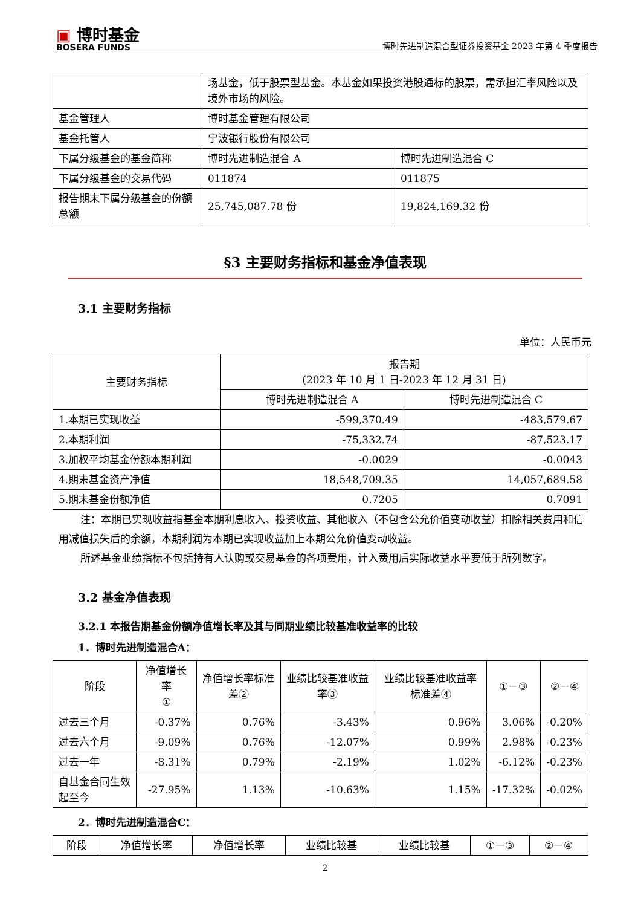▣ 博时基金
BOSERA FUNDS
博时先进制造混合型证券投资基金 2023 年第 4 季度报告
| | 场基金，低于股票型基金。本基金如果投资港股通标的股票，需承担汇率风险以及境外市场的风险。 | |
| 基金管理人 | 博时基金管理有限公司 | |
| 基金托管人 | 宁波银行股份有限公司 | |
| 下属分级基金的基金简称 | 博时先进制造混合 A | 博时先进制造混合 C |
| 下属分级基金的交易代码 | 011874 | 011875 |
| 报告期末下属分级基金的份额总额 | 25,745,087.78 份 | 19,824,169.32 份 |
§3 主要财务指标和基金净值表现
3.1 主要财务指标
单位：人民币元
| 主要财务指标 | 报告期 (2023 年 10 月 1 日-2023 年 12 月 31 日) | |
| --- | --- | --- |
| | 博时先进制造混合 A | 博时先进制造混合 C |
| 1.本期已实现收益 | -599,370.49 | -483,579.67 |
| 2.本期利润 | -75,332.74 | -87,523.17 |
| 3.加权平均基金份额本期利润 | -0.0029 | -0.0043 |
| 4.期末基金资产净值 | 18,548,709.35 | 14,057,689.58 |
| 5.期末基金份额净值 | 0.7205 | 0.7091 |
注：本期已实现收益指基金本期利息收入、投资收益、其他收入（不包含公允价值变动收益）扣除相关费用和信用减值损失后的余额，本期利润为本期已实现收益加上本期公允价值变动收益。
所述基金业绩指标不包括持有人认购或交易基金的各项费用，计入费用后实际收益水平要低于所列数字。
3.2 基金净值表现
3.2.1 本报告期基金份额净值增长率及其与同期业绩比较基准收益率的比较
1．博时先进制造混合A：
| 阶段 | 净值增长率 ① | 净值增长率标准差② | 业绩比较基准收益率③ | 业绩比较基准收益率标准差④ | ①－③ | ②－④ |
| --- | --- | --- | --- | --- | --- | --- |
| 过去三个月 | -0.37% | 0.76% | -3.43% | 0.96% | 3.06% | -0.20% |
| 过去六个月 | -9.09% | 0.76% | -12.07% | 0.99% | 2.98% | -0.23% |
| 过去一年 | -8.31% | 0.79% | -2.19% | 1.02% | -6.12% | -0.23% |
| 自基金合同生效起至今 | -27.95% | 1.13% | -10.63% | 1.15% | -17.32% | -0.02% |
2．博时先进制造混合C：
| 阶段 | 净值增长率 | 净值增长率 | 业绩比较基 | 业绩比较基 | ①－③ | ②－④ |
| --- | --- | --- | --- | --- | --- | --- |
2